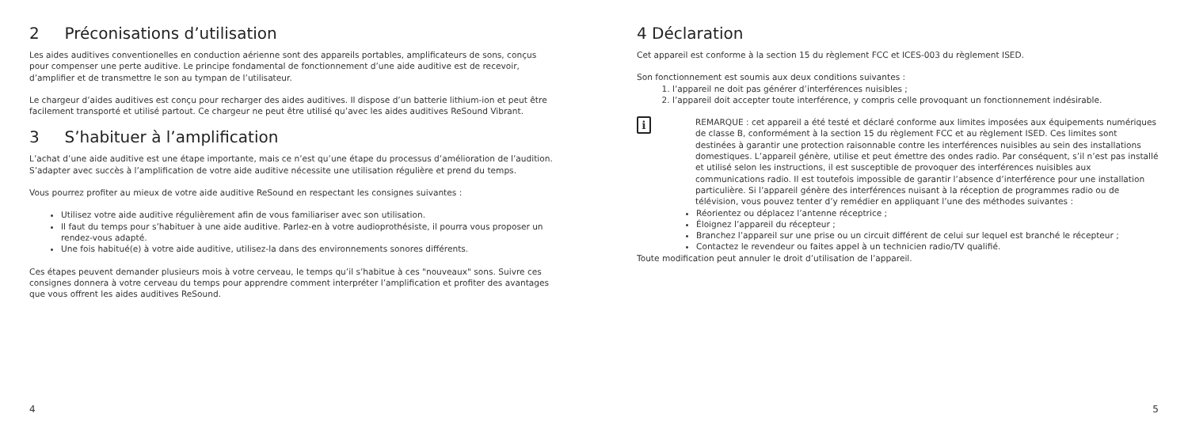2 Préconisations d’utilisation
Les aides auditives conventionelles en conduction aérienne sont des appareils portables, amplificateurs de sons, conçus pour compenser une perte auditive. Le principe fondamental de fonctionnement d’une aide auditive est de recevoir, d’amplifier et de transmettre le son au tympan de l’utilisateur.
Le chargeur d’aides auditives est conçu pour recharger des aides auditives. Il dispose d’un batterie lithium-ion et peut être facilement transporté et utilisé partout. Ce chargeur ne peut être utilisé qu’avec les aides auditives ReSound Vibrant.
3 S’habituer à l’amplification
L’achat d’une aide auditive est une étape importante, mais ce n’est qu’une étape du processus d’amélioration de l’audition. S’adapter avec succès à l’amplification de votre aide auditive nécessite une utilisation régulière et prend du temps.
Vous pourrez profiter au mieux de votre aide auditive ReSound en respectant les consignes suivantes :
Utilisez votre aide auditive régulièrement afin de vous familiariser avec son utilisation.
Il faut du temps pour s’habituer à une aide auditive. Parlez-en à votre audioprothésiste, il pourra vous proposer un rendez-vous adapté.
Une fois habitué(e) à votre aide auditive, utilisez-la dans des environnements sonores différents.
Ces étapes peuvent demander plusieurs mois à votre cerveau, le temps qu’il s’habitue à ces "nouveaux" sons. Suivre ces consignes donnera à votre cerveau du temps pour apprendre comment interpréter l’amplification et profiter des avantages que vous offrent les aides auditives ReSound.
4
4 Déclaration
Cet appareil est conforme à la section 15 du règlement FCC et ICES-003 du règlement ISED.
Son fonctionnement est soumis aux deux conditions suivantes :
1. l’appareil ne doit pas générer d’interférences nuisibles ;
2. l’appareil doit accepter toute interférence, y compris celle provoquant un fonctionnement indésirable.
i
REMARQUE : cet appareil a été testé et déclaré conforme aux limites imposées aux équipements numériques de classe B, conformément à la section 15 du règlement FCC et au règlement ISED. Ces limites sont destinées à garantir une protection raisonnable contre les interférences nuisibles au sein des installations domestiques. L’appareil génère, utilise et peut émettre des ondes radio. Par conséquent, s’il n’est pas installé et utilisé selon les instructions, il est susceptible de provoquer des interférences nuisibles aux communications radio. Il est toutefois impossible de garantir l’absence d’interférence pour une installation particulière. Si l’appareil génère des interférences nuisant à la réception de programmes radio ou de télévision, vous pouvez tenter d’y remédier en appliquant l’une des méthodes suivantes :
Réorientez ou déplacez l’antenne réceptrice ;
Éloignez l’appareil du récepteur ;
Branchez l’appareil sur une prise ou un circuit différent de celui sur lequel est branché le récepteur ;
Contactez le revendeur ou faites appel à un technicien radio/TV qualifié.
Toute modification peut annuler le droit d’utilisation de l’appareil.
5